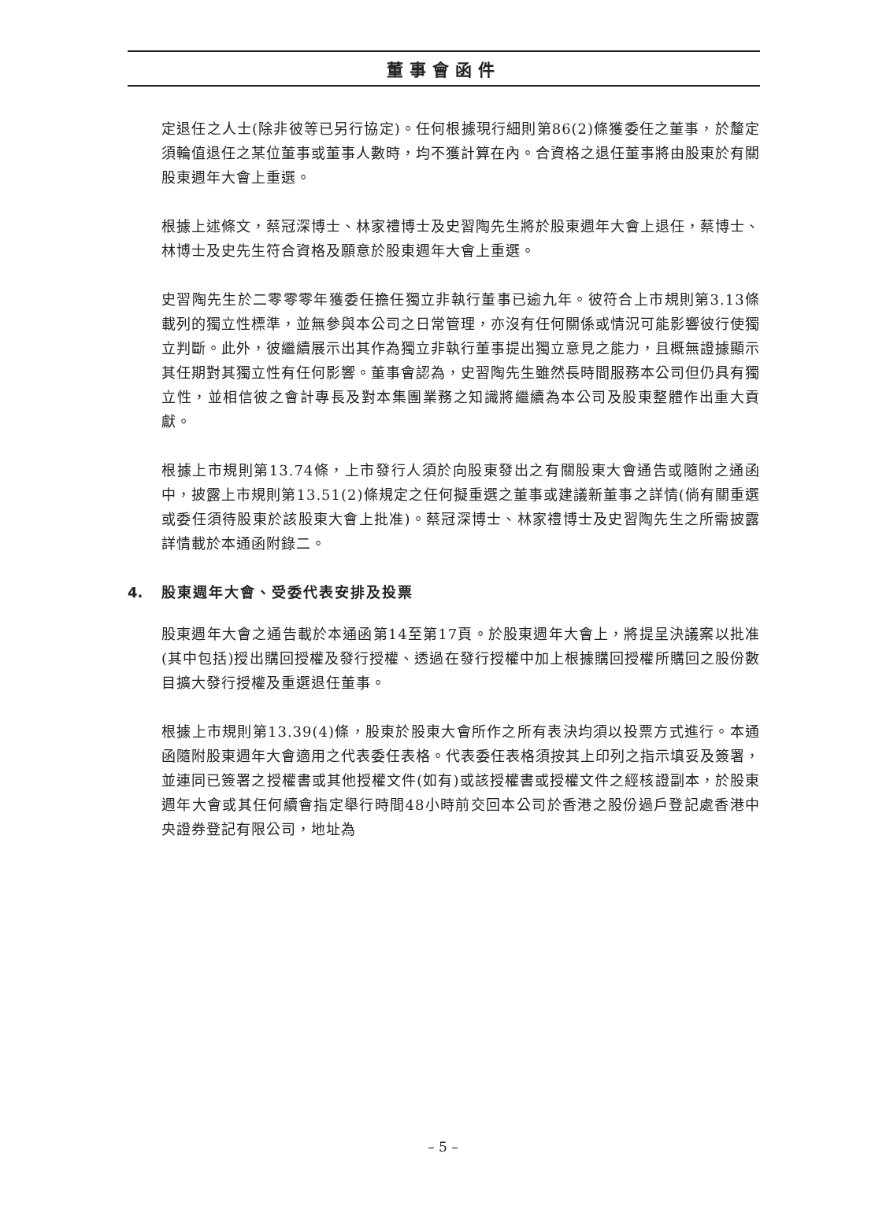董事會函件
定退任之人士(除非彼等已另行協定)。任何根據現行細則第86(2)條獲委任之董事，於釐定須輪值退任之某位董事或董事人數時，均不獲計算在內。合資格之退任董事將由股東於有關股東週年大會上重選。
根據上述條文，蔡冠深博士、林家禮博士及史習陶先生將於股東週年大會上退任，蔡博士、林博士及史先生符合資格及願意於股東週年大會上重選。
史習陶先生於二零零零年獲委任擔任獨立非執行董事已逾九年。彼符合上市規則第3.13條載列的獨立性標準，並無參與本公司之日常管理，亦沒有任何關係或情況可能影響彼行使獨立判斷。此外，彼繼續展示出其作為獨立非執行董事提出獨立意見之能力，且概無證據顯示其任期對其獨立性有任何影響。董事會認為，史習陶先生雖然長時間服務本公司但仍具有獨立性，並相信彼之會計專長及對本集團業務之知識將繼續為本公司及股東整體作出重大貢獻。
根據上市規則第13.74條，上市發行人須於向股東發出之有關股東大會通告或隨附之通函中，披露上市規則第13.51(2)條規定之任何擬重選之董事或建議新董事之詳情(倘有關重選或委任須待股東於該股東大會上批准)。蔡冠深博士、林家禮博士及史習陶先生之所需披露詳情載於本通函附錄二。
4. 股東週年大會、受委代表安排及投票
股東週年大會之通告載於本通函第14至第17頁。於股東週年大會上，將提呈決議案以批准(其中包括)授出購回授權及發行授權、透過在發行授權中加上根據購回授權所購回之股份數目擴大發行授權及重選退任董事。
根據上市規則第13.39(4)條，股東於股東大會所作之所有表決均須以投票方式進行。本通函隨附股東週年大會適用之代表委任表格。代表委任表格須按其上印列之指示填妥及簽署，並連同已簽署之授權書或其他授權文件(如有)或該授權書或授權文件之經核證副本，於股東週年大會或其任何續會指定舉行時間48小時前交回本公司於香港之股份過戶登記處香港中央證券登記有限公司，地址為
– 5 –